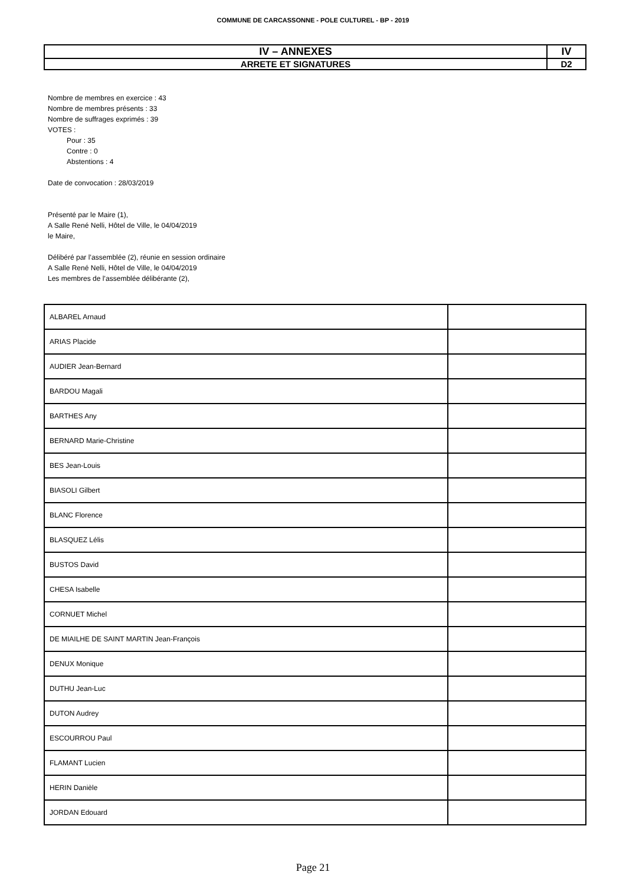COMMUNE DE CARCASSONNE - POLE CULTUREL - BP - 2019
| IV – ANNEXES | IV |
| ARRETE ET SIGNATURES | D2 |
Nombre de membres en exercice : 43
Nombre de membres présents : 33
Nombre de suffrages exprimés : 39
VOTES :
Pour : 35
Contre : 0
Abstentions : 4
Date de convocation : 28/03/2019
Présenté par le Maire (1),
A Salle René Nelli, Hôtel de Ville, le 04/04/2019
le Maire,
Délibéré par l’assemblée (2), réunie en session ordinaire
A Salle René Nelli, Hôtel de Ville, le 04/04/2019
Les membres de l’assemblée délibérante (2),
| ALBAREL Arnaud | |
| ARIAS Placide | |
| AUDIER Jean-Bernard | |
| BARDOU Magali | |
| BARTHES Any | |
| BERNARD Marie-Christine | |
| BES Jean-Louis | |
| BIASOLI Gilbert | |
| BLANC Florence | |
| BLASQUEZ Lélis | |
| BUSTOS David | |
| CHESA Isabelle | |
| CORNUET Michel | |
| DE MIAILHE DE SAINT MARTIN Jean-François | |
| DENUX Monique | |
| DUTHU Jean-Luc | |
| DUTON Audrey | |
| ESCOURROU Paul | |
| FLAMANT Lucien | |
| HERIN Danièle | |
| JORDAN Edouard | |
Page 21